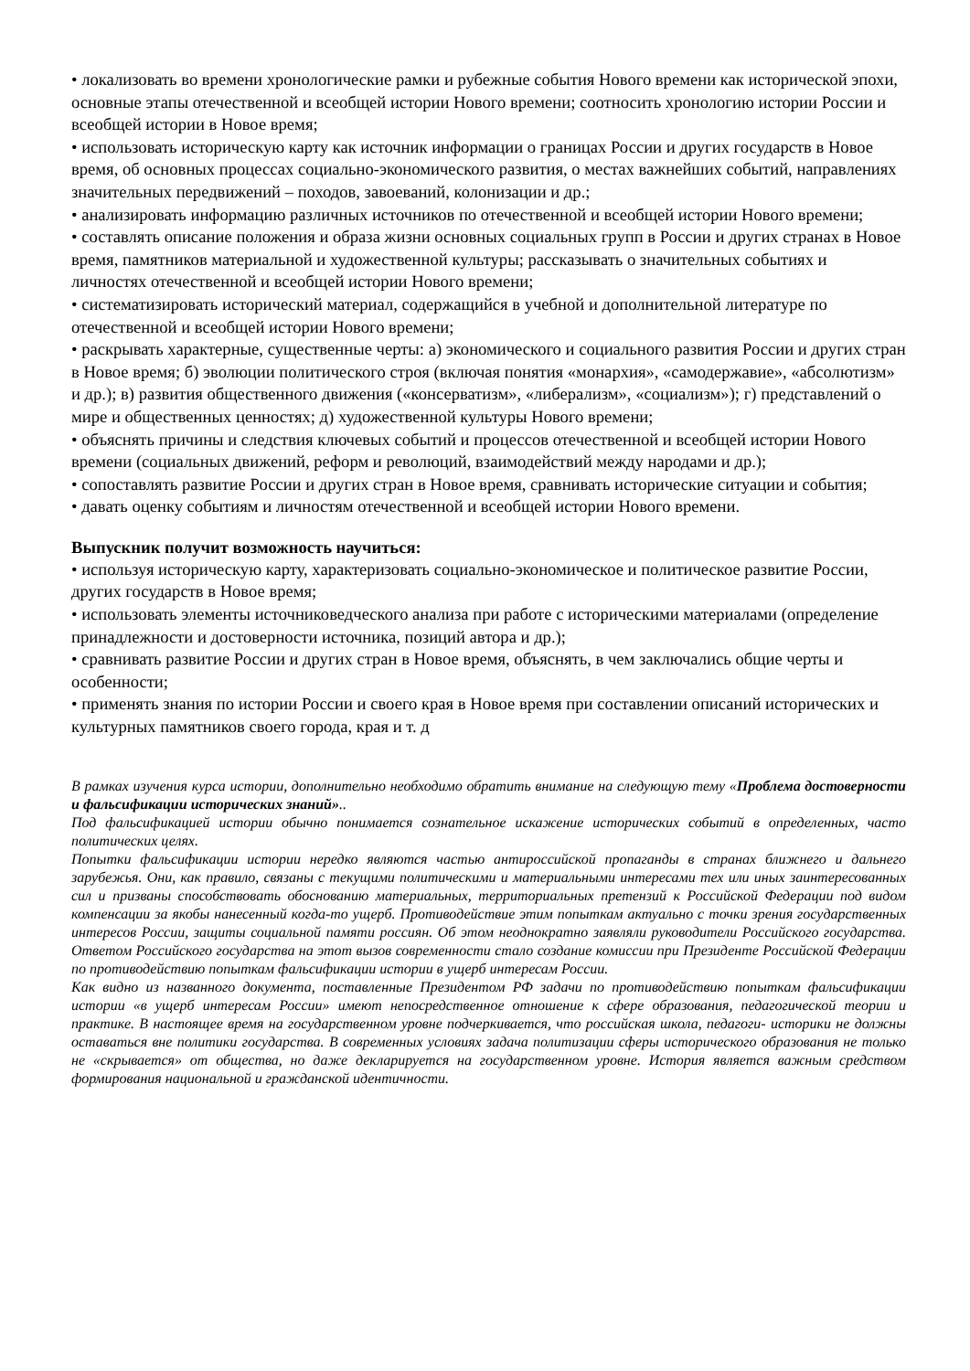• локализовать во времени хронологические рамки и рубежные события Нового времени как исторической эпохи, основные этапы отечественной и всеобщей истории Нового времени; соотносить хронологию истории России и всеобщей истории в Новое время;
• использовать историческую карту как источник информации о границах России и других государств в Новое время, об основных процессах социально-экономического развития, о местах важнейших событий, направлениях значительных передвижений – походов, завоеваний, колонизации и др.;
• анализировать информацию различных источников по отечественной и всеобщей истории Нового времени;
• составлять описание положения и образа жизни основных социальных групп в России и других странах в Новое время, памятников материальной и художественной культуры; рассказывать о значительных событиях и личностях отечественной и всеобщей истории Нового времени;
• систематизировать исторический материал, содержащийся в учебной и дополнительной литературе по отечественной и всеобщей истории Нового времени;
• раскрывать характерные, существенные черты: а) экономического и социального развития России и других стран в Новое время; б) эволюции политического строя (включая понятия «монархия», «самодержавие», «абсолютизм» и др.); в) развития общественного движения («консерватизм», «либерализм», «социализм»); г) представлений о мире и общественных ценностях; д) художественной культуры Нового времени;
• объяснять причины и следствия ключевых событий и процессов отечественной и всеобщей истории Нового времени (социальных движений, реформ и революций, взаимодействий между народами и др.);
• сопоставлять развитие России и других стран в Новое время, сравнивать исторические ситуации и события;
• давать оценку событиям и личностям отечественной и всеобщей истории Нового времени.
Выпускник получит возможность научиться:
• используя историческую карту, характеризовать социально-экономическое и политическое развитие России, других государств в Новое время;
• использовать элементы источниковедческого анализа при работе с историческими материалами (определение принадлежности и достоверности источника, позиций автора и др.);
• сравнивать развитие России и других стран в Новое время, объяснять, в чем заключались общие черты и особенности;
• применять знания по истории России и своего края в Новое время при составлении описаний исторических и культурных памятников своего города, края и т. д
В рамках изучения курса истории, дополнительно необходимо обратить внимание на следующую тему «Проблема достоверности и фальсификации исторических знаний»..
Под фальсификацией истории обычно понимается сознательное искажение исторических событий в определенных, часто политических целях.
Попытки фальсификации истории нередко являются частью антироссийской пропаганды в странах ближнего и дальнего зарубежья. Они, как правило, связаны с текущими политическими и материальными интересами тех или иных заинтересованных сил и призваны способствовать обоснованию материальных, территориальных претензий к Российской Федерации под видом компенсации за якобы нанесенный когда-то ущерб. Противодействие этим попыткам актуально с точки зрения государственных интересов России, защиты социальной памяти россиян. Об этом неоднократно заявляли руководители Российского государства. Ответом Российского государства на этот вызов современности стало создание комиссии при Президенте Российской Федерации по противодействию попыткам фальсификации истории в ущерб интересам России.
Как видно из названного документа, поставленные Президентом РФ задачи по противодействию попыткам фальсификации истории «в ущерб интересам России» имеют непосредственное отношение к сфере образования, педагогической теории и практике. В настоящее время на государственном уровне подчеркивается, что российская школа, педагоги- историки не должны оставаться вне политики государства. В современных условиях задача политизации сферы исторического образования не только не «скрывается» от общества, но даже декларируется на государственном уровне. История является важным средством формирования национальной и гражданской идентичности.